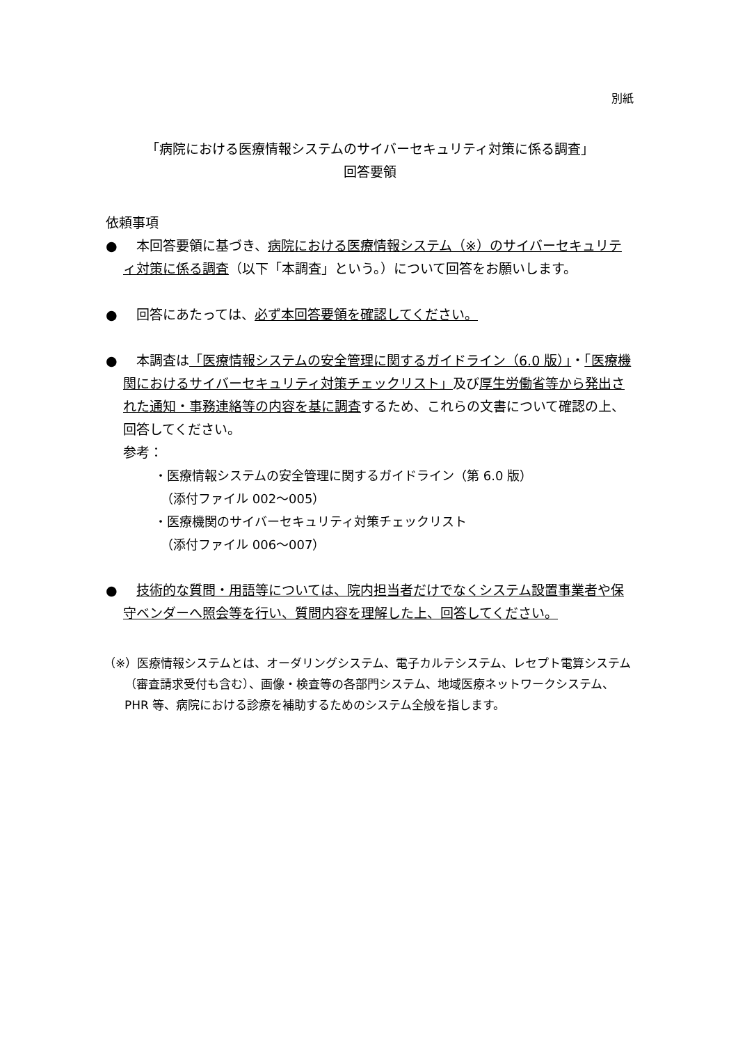別紙
「病院における医療情報システムのサイバーセキュリティ対策に係る調査」
回答要領
依頼事項
● 　本回答要領に基づき、病院における医療情報システム（※）のサイバーセキュリティ対策に係る調査（以下「本調査」という。）について回答をお願いします。
● 　回答にあたっては、必ず本回答要領を確認してください。
● 　本調査は「医療情報システムの安全管理に関するガイドライン（6.0 版）」・「医療機関におけるサイバーセキュリティ対策チェックリスト」及び厚生労働省等から発出された通知・事務連絡等の内容を基に調査するため、これらの文書について確認の上、回答してください。
参考：
・医療情報システムの安全管理に関するガイドライン（第 6.0 版）
　（添付ファイル 002～005）
・医療機関のサイバーセキュリティ対策チェックリスト
　（添付ファイル 006～007）
● 技術的な質問・用語等については、院内担当者だけでなくシステム設置事業者や保守ベンダーへ照会等を行い、質問内容を理解した上、回答してください。
（※）医療情報システムとは、オーダリングシステム、電子カルテシステム、レセプト電算システム（審査請求受付も含む）、画像・検査等の各部門システム、地域医療ネットワークシステム、PHR 等、病院における診療を補助するためのシステム全般を指します。